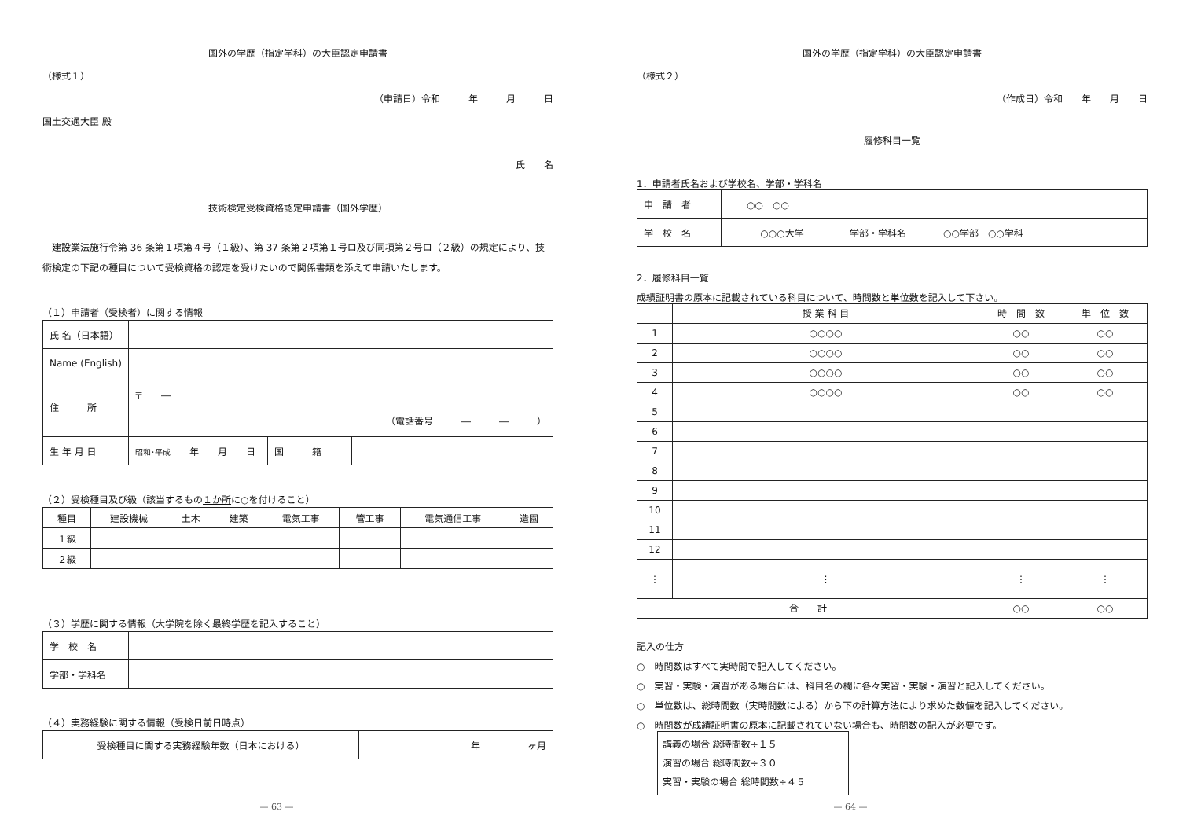国外の学歴（指定学科）の大臣認定申請書
（様式１）
（申請日）令和　　　年　　　月　　　日
国土交通大臣 殿
氏　　名
技術検定受検資格認定申請書（国外学歴）
　建設業法施行令第 36 条第１項第４号（１級）、第 37 条第２項第１号ロ及び同項第２号ロ（２級）の規定により、技術検定の下記の種目について受検資格の認定を受けたいので関係書類を添えて申請いたします。
（１）申請者（受検者）に関する情報
| 氏 名（日本語） | | | |
| Name (English) | | | |
| 住 所 | 〒 ― （電話番号 ― ― ） | | |
| 生 年 月 日 | 昭和･平成 年 月 日 | 国 籍 | |
（２）受検種目及び級（該当するもの１か所に○を付けること）
| 種目 | 建設機械 | 土木 | 建築 | 電気工事 | 管工事 | 電気通信工事 | 造園 |
| １級 | | | | | | | |
| ２級 | | | | | | | |
（３）学歴に関する情報（大学院を除く最終学歴を記入すること）
| 学 校 名 | |
| 学部・学科名 | |
（４）実務経験に関する情報（受検日前日時点）
| 受検種目に関する実務経験年数（日本における） | 年 ヶ月 |
— 63 —
国外の学歴（指定学科）の大臣認定申請書
（様式２）
（作成日）令和　　年　　月　　日
履修科目一覧
1．申請者氏名および学校名、学部・学科名
| 申 請 者 | ○○ ○○ | | |
| 学 校 名 | ○○○大学 | 学部・学科名 | ○○学部 ○○学科 |
2．履修科目一覧
成績証明書の原本に記載されている科目について、時間数と単位数を記入して下さい。
| | 授 業 科 目 | 時 間 数 | 単 位 数 |
| 1 | ○○○○ | ○○ | ○○ |
| 2 | ○○○○ | ○○ | ○○ |
| 3 | ○○○○ | ○○ | ○○ |
| 4 | ○○○○ | ○○ | ○○ |
| 5 | | | |
| 6 | | | |
| 7 | | | |
| 8 | | | |
| 9 | | | |
| 10 | | | |
| 11 | | | |
| 12 | | | |
| ⋮ | ⋮ | ⋮ | ⋮ |
| 合 計 | | ○○ | ○○ |
記入の仕方
○　時間数はすべて実時間で記入してください。
○　実習・実験・演習がある場合には、科目名の欄に各々実習・実験・演習と記入してください。
○　単位数は、総時間数（実時間数による）から下の計算方法により求めた数値を記入してください。
○　時間数が成績証明書の原本に記載されていない場合も、時間数の記入が必要です。
講義の場合 総時間数÷１５
演習の場合 総時間数÷３０
実習・実験の場合 総時間数÷４５
— 64 —